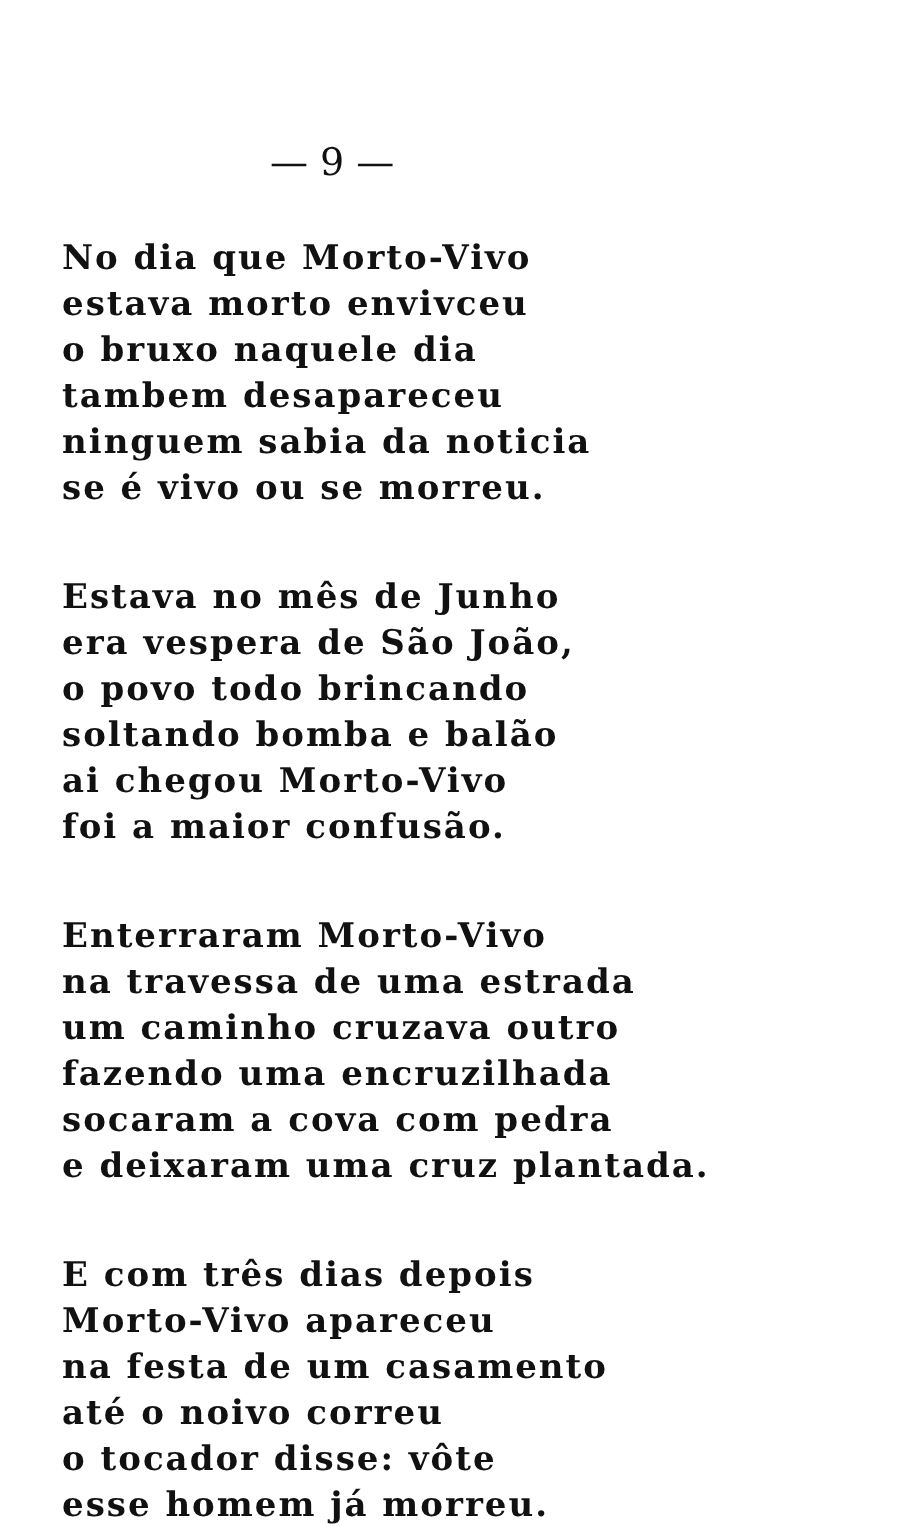— 9 —
No dia que Morto-Vivo
estava morto envivceu
o bruxo naquele dia
tambem desapareceu
ninguem sabia da noticia
se é vivo ou se morreu.
Estava no mês de Junho
era vespera de São João,
o povo todo brincando
soltando bomba e balão
ai chegou Morto-Vivo
foi a maior confusão.
Enterraram Morto-Vivo
na travessa de uma estrada
um caminho cruzava outro
fazendo uma encruzilhada
socaram a cova com pedra
e deixaram uma cruz plantada.
E com três dias depois
Morto-Vivo apareceu
na festa de um casamento
até o noivo correu
o tocador disse: vôte
esse homem já morreu.